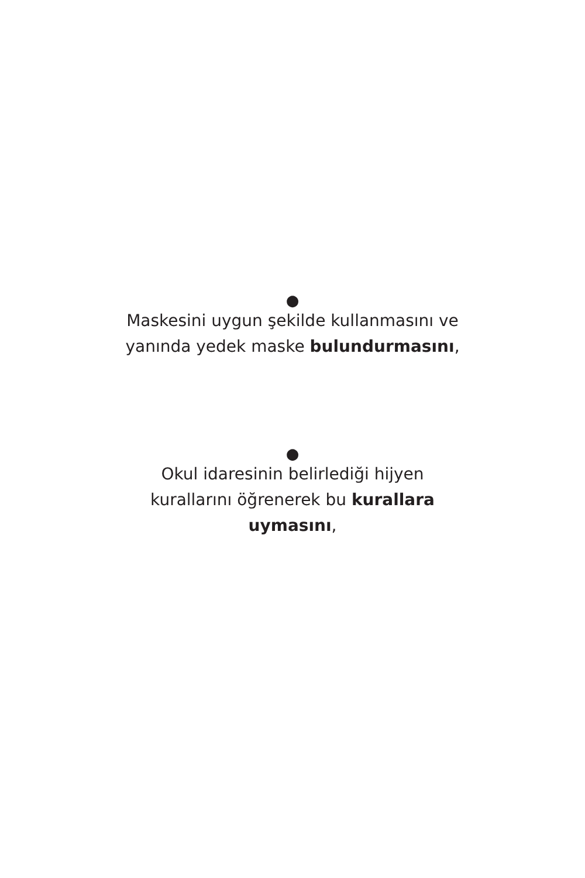●
Maskesini uygun şekilde kullanmasını ve
yanında yedek maske bulundurmasını,
●
Okul idaresinin belirlediği hijyen
kurallarını öğrenerek bu kurallara
uymasını,